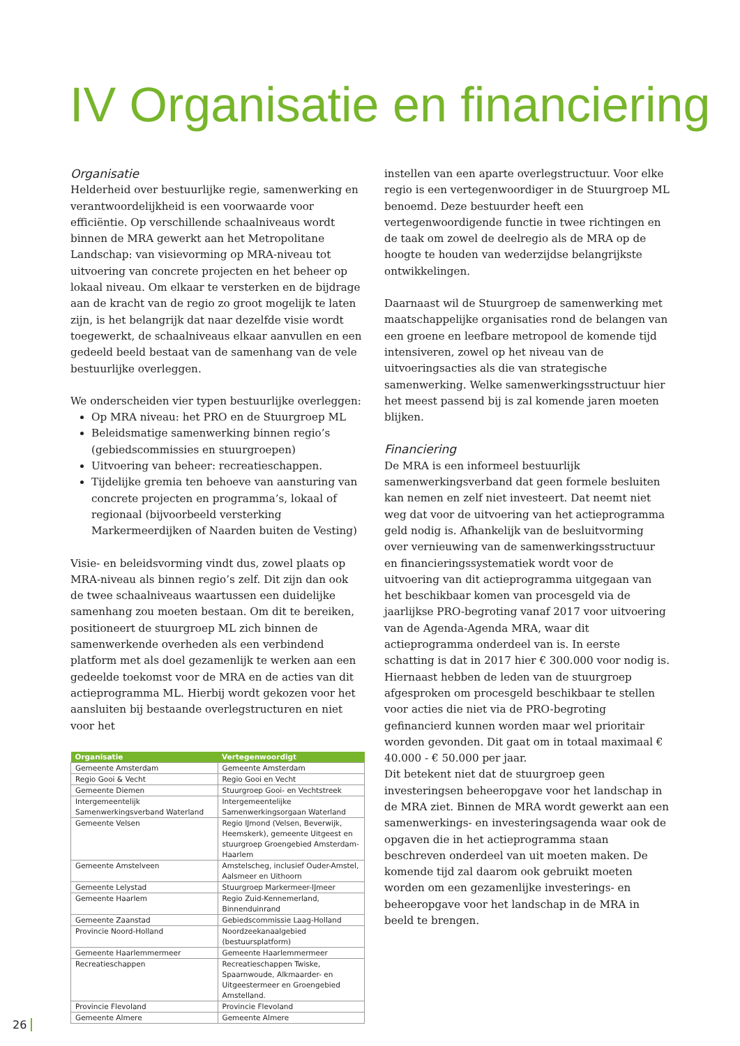IV Organisatie en financiering
Organisatie
Helderheid over bestuurlijke regie, samenwerking en verantwoordelijkheid is een voorwaarde voor efficiëntie. Op verschillende schaalniveaus wordt binnen de MRA gewerkt aan het Metropolitane Landschap: van visievorming op MRA-niveau tot uitvoering van concrete projecten en het beheer op lokaal niveau. Om elkaar te versterken en de bijdrage aan de kracht van de regio zo groot mogelijk te laten zijn, is het belangrijk dat naar dezelfde visie wordt toegewerkt, de schaalniveaus elkaar aanvullen en een gedeeld beeld bestaat van de samenhang van de vele bestuurlijke overleggen.
We onderscheiden vier typen bestuurlijke overleggen:
Op MRA niveau: het PRO en de Stuurgroep ML
Beleidsmatige samenwerking binnen regio’s (gebiedscommissies en stuurgroepen)
Uitvoering van beheer: recreatieschappen.
Tijdelijke gremia ten behoeve van aansturing van concrete projecten en programma’s, lokaal of regionaal (bijvoorbeeld versterking Markermeerdijken of Naarden buiten de Vesting)
Visie- en beleidsvorming vindt dus, zowel plaats op MRA-niveau als binnen regio’s zelf. Dit zijn dan ook de twee schaalniveaus waartussen een duidelijke samenhang zou moeten bestaan. Om dit te bereiken, positioneert de stuurgroep ML zich binnen de samenwerkende overheden als een verbindend platform met als doel gezamenlijk te werken aan een gedeelde toekomst voor de MRA en de acties van dit actieprogramma ML. Hierbij wordt gekozen voor het aansluiten bij bestaande overlegstructuren en niet voor het
| Organisatie | Vertegenwoordigt |
| --- | --- |
| Gemeente Amsterdam | Gemeente Amsterdam |
| Regio Gooi & Vecht | Regio Gooi en Vecht |
| Gemeente Diemen | Stuurgroep Gooi- en Vechtstreek |
| Intergemeentelijk Samenwerkingsverband Waterland | Intergemeentelijke Samenwerkingsorgaan Waterland |
| Gemeente Velsen | Regio IJmond (Velsen, Beverwijk, Heemskerk), gemeente Uitgeest en stuurgroep Groengebied Amsterdam-Haarlem |
| Gemeente Amstelveen | Amstelscheg, inclusief Ouder-Amstel, Aalsmeer en Uithoorn |
| Gemeente Lelystad | Stuurgroep Markermeer-IJmeer |
| Gemeente Haarlem | Regio Zuid-Kennemerland, Binnenduinrand |
| Gemeente Zaanstad | Gebiedscommissie Laag-Holland |
| Provincie Noord-Holland | Noordzeekanaalgebied (bestuursplatform) |
| Gemeente Haarlemmermeer | Gemeente Haarlemmermeer |
| Recreatieschappen | Recreatieschappen Twiske, Spaarnwoude, Alkmaarder- en Uitgeestermeer en Groengebied Amstelland. |
| Provincie Flevoland | Provincie Flevoland |
| Gemeente Almere | Gemeente Almere |
instellen van een aparte overlegstructuur. Voor elke regio is een vertegenwoordiger in de Stuurgroep ML benoemd. Deze bestuurder heeft een vertegenwoordigende functie in twee richtingen en de taak om zowel de deelregio als de MRA op de hoogte te houden van wederzijdse belangrijkste ontwikkelingen.
Daarnaast wil de Stuurgroep de samenwerking met maatschappelijke organisaties rond de belangen van een groene en leefbare metropool de komende tijd intensiveren, zowel op het niveau van de uitvoeringsacties als die van strategische samenwerking. Welke samenwerkingsstructuur hier het meest passend bij is zal komende jaren moeten blijken.
Financiering
De MRA is een informeel bestuurlijk samenwerkingsverband dat geen formele besluiten kan nemen en zelf niet investeert. Dat neemt niet weg dat voor de uitvoering van het actieprogramma geld nodig is. Afhankelijk van de besluitvorming over vernieuwing van de samenwerkingsstructuur en financieringssystematiek wordt voor de uitvoering van dit actieprogramma uitgegaan van het beschikbaar komen van procesgeld via de jaarlijkse PRO-begroting vanaf 2017 voor uitvoering van de Agenda-Agenda MRA, waar dit actieprogramma onderdeel van is. In eerste schatting is dat in 2017 hier € 300.000 voor nodig is. Hiernaast hebben de leden van de stuurgroep afgesproken om procesgeld beschikbaar te stellen voor acties die niet via de PRO-begroting gefinancierd kunnen worden maar wel prioritair worden gevonden. Dit gaat om in totaal maximaal € 40.000 - € 50.000 per jaar.
Dit betekent niet dat de stuurgroep geen investeringsen beheeropgave voor het landschap in de MRA ziet. Binnen de MRA wordt gewerkt aan een samenwerkings- en investeringsagenda waar ook de opgaven die in het actieprogramma staan beschreven onderdeel van uit moeten maken. De komende tijd zal daarom ook gebruikt moeten worden om een gezamenlijke investerings- en beheeropgave voor het landschap in de MRA in beeld te brengen.
26